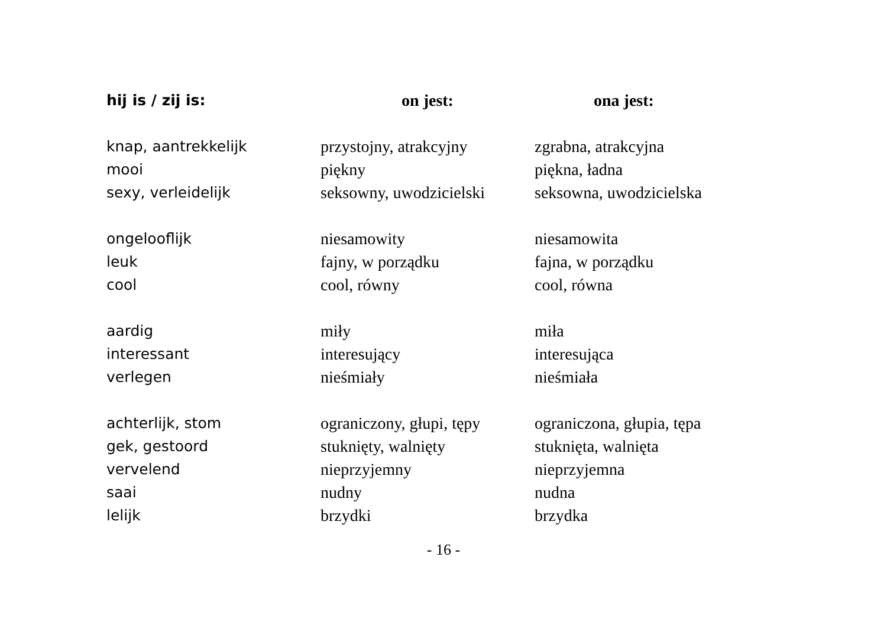| hij is / zij is: | on jest: | ona jest: |
| --- | --- | --- |
| knap, aantrekkelijk | przystojny, atrakcyjny | zgrabna, atrakcyjna |
| mooi | piękny | piękna, ładna |
| sexy, verleidelijk | seksowny, uwodzicielski | seksowna, uwodzicielska |
| ongelooflijk | niesamowity | niesamowita |
| leuk | fajny, w porządku | fajna, w porządku |
| cool | cool, równy | cool, równa |
| aardig | miły | miła |
| interessant | interesujący | interesująca |
| verlegen | nieśmiały | nieśmiała |
| achterlijk, stom | ograniczony, głupi, tępy | ograniczona, głupia, tępa |
| gek, gestoord | stuknięty, walnięty | stuknięta, walnięta |
| vervelend | nieprzyjemny | nieprzyjemna |
| saai | nudny | nudna |
| lelijk | brzydki | brzydka |
- 16 -